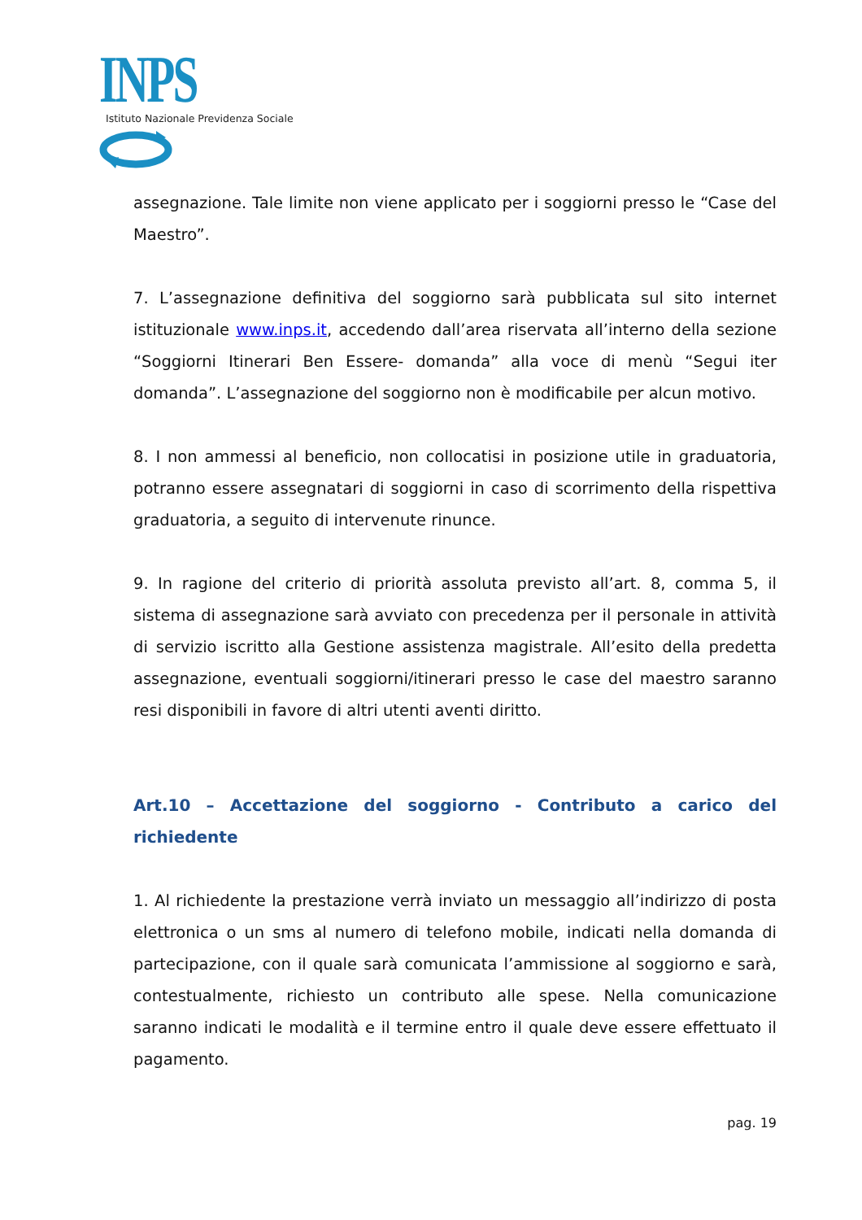INPS
Istituto Nazionale Previdenza Sociale
assegnazione. Tale limite non viene applicato per i soggiorni presso le “Case del Maestro”.
7. L’assegnazione definitiva del soggiorno sarà pubblicata sul sito internet istituzionale www.inps.it, accedendo dall’area riservata all’interno della sezione “Soggiorni Itinerari Ben Essere- domanda” alla voce di menù “Segui iter domanda”. L’assegnazione del soggiorno non è modificabile per alcun motivo.
8. I non ammessi al beneficio, non collocatisi in posizione utile in graduatoria, potranno essere assegnatari di soggiorni in caso di scorrimento della rispettiva graduatoria, a seguito di intervenute rinunce.
9. In ragione del criterio di priorità assoluta previsto all’art. 8, comma 5, il sistema di assegnazione sarà avviato con precedenza per il personale in attività di servizio iscritto alla Gestione assistenza magistrale. All’esito della predetta assegnazione, eventuali soggiorni/itinerari presso le case del maestro saranno resi disponibili in favore di altri utenti aventi diritto.
Art.10 – Accettazione del soggiorno - Contributo a carico del richiedente
1. Al richiedente la prestazione verrà inviato un messaggio all’indirizzo di posta elettronica o un sms al numero di telefono mobile, indicati nella domanda di partecipazione, con il quale sarà comunicata l’ammissione al soggiorno e sarà, contestualmente, richiesto un contributo alle spese. Nella comunicazione saranno indicati le modalità e il termine entro il quale deve essere effettuato il pagamento.
pag. 19